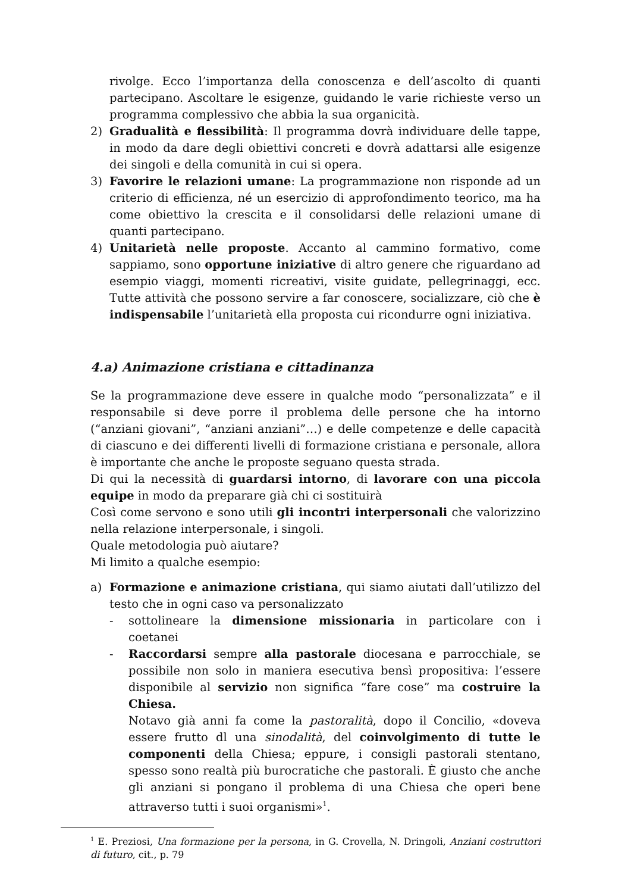rivolge. Ecco l’importanza della conoscenza e dell’ascolto di quanti partecipano. Ascoltare le esigenze, guidando le varie richieste verso un programma complessivo che abbia la sua organicità.
2) Gradualità e flessibilità: Il programma dovrà individuare delle tappe, in modo da dare degli obiettivi concreti e dovrà adattarsi alle esigenze dei singoli e della comunità in cui si opera.
3) Favorire le relazioni umane: La programmazione non risponde ad un criterio di efficienza, né un esercizio di approfondimento teorico, ma ha come obiettivo la crescita e il consolidarsi delle relazioni umane di quanti partecipano.
4) Unitarietà nelle proposte. Accanto al cammino formativo, come sappiamo, sono opportune iniziative di altro genere che riguardano ad esempio viaggi, momenti ricreativi, visite guidate, pellegrinaggi, ecc. Tutte attività che possono servire a far conoscere, socializzare, ciò che è indispensabile l’unitarietà ella proposta cui ricondurre ogni iniziativa.
4.a) Animazione cristiana e cittadinanza
Se la programmazione deve essere in qualche modo “personalizzata” e il responsabile si deve porre il problema delle persone che ha intorno (“anziani giovani”, “anziani anziani”…) e delle competenze e delle capacità di ciascuno e dei differenti livelli di formazione cristiana e personale, allora è importante che anche le proposte seguano questa strada.
Di qui la necessità di guardarsi intorno, di lavorare con una piccola equipe in modo da preparare già chi ci sostituirà
Così come servono e sono utili gli incontri interpersonali che valorizzino nella relazione interpersonale, i singoli.
Quale metodologia può aiutare?
Mi limito a qualche esempio:
a) Formazione e animazione cristiana, qui siamo aiutati dall’utilizzo del testo che in ogni caso va personalizzato
- sottolineare la dimensione missionaria in particolare con i coetanei
- Raccordarsi sempre alla pastorale diocesana e parrocchiale, se possibile non solo in maniera esecutiva bensì propositiva: l’essere disponibile al servizio non significa “fare cose” ma costruire la Chiesa.
Notavo già anni fa come la pastoralità, dopo il Concilio, «doveva essere frutto dl una sinodalità, del coinvolgimento di tutte le componenti della Chiesa; eppure, i consigli pastorali stentano, spesso sono realtà più burocratiche che pastorali. È giusto che anche gli anziani si pongano il problema di una Chiesa che operi bene attraverso tutti i suoi organismi»<sup>1</sup>.
<sup>1</sup> E. Preziosi, Una formazione per la persona, in G. Crovella, N. Dringoli, Anziani costruttori di futuro, cit., p. 79